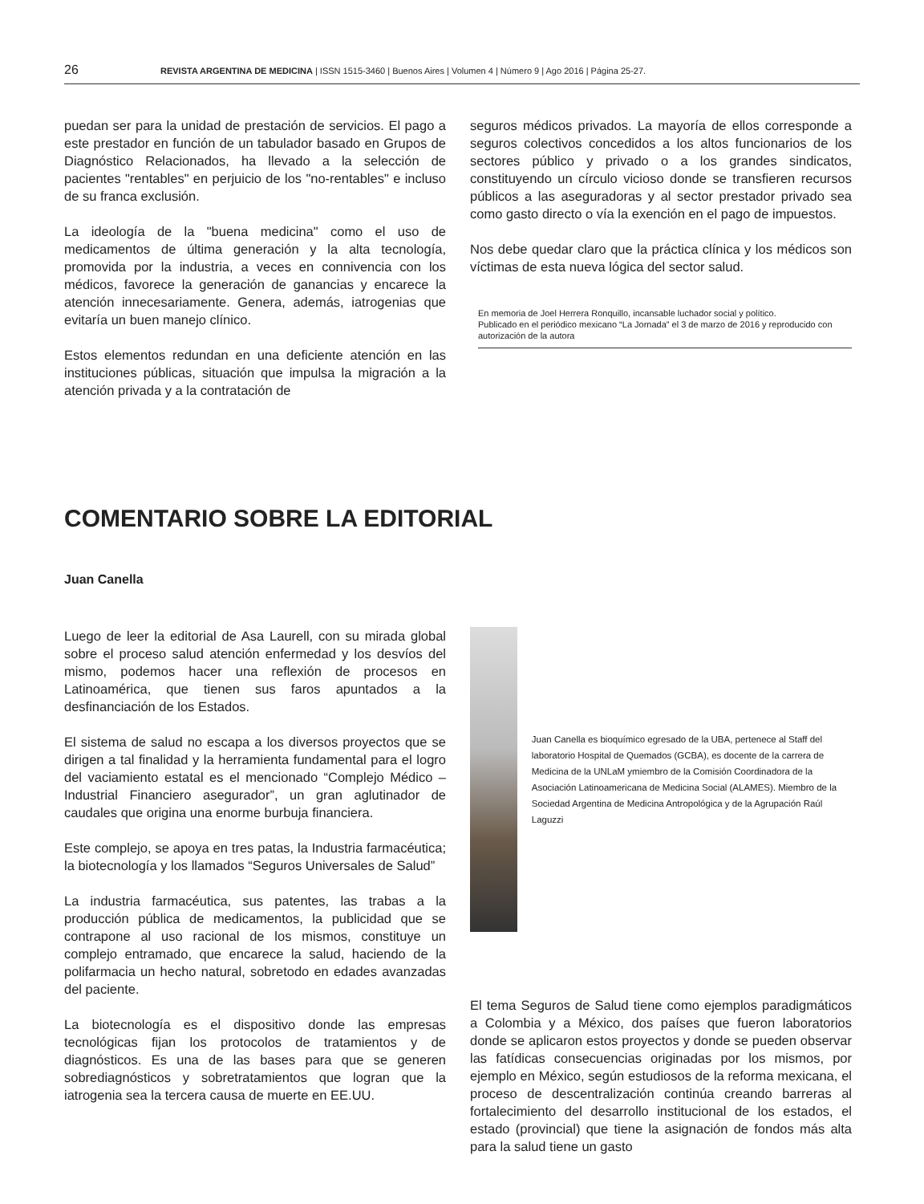26 REVISTA ARGENTINA DE MEDICINA | ISSN 1515-3460 | Buenos Aires | Volumen 4 | Número 9 | Ago 2016 | Página 25-27.
puedan ser para la unidad de prestación de servicios. El pago a este prestador en función de un tabulador basado en Grupos de Diagnóstico Relacionados, ha llevado a la selección de pacientes "rentables" en perjuicio de los "no-rentables" e incluso de su franca exclusión.
La ideología de la "buena medicina" como el uso de medicamentos de última generación y la alta tecnología, promovida por la industria, a veces en connivencia con los médicos, favorece la generación de ganancias y encarece la atención innecesariamente. Genera, además, iatrogenias que evitaría un buen manejo clínico.
Estos elementos redundan en una deficiente atención en las instituciones públicas, situación que impulsa la migración a la atención privada y a la contratación de
seguros médicos privados. La mayoría de ellos corresponde a seguros colectivos concedidos a los altos funcionarios de los sectores público y privado o a los grandes sindicatos, constituyendo un círculo vicioso donde se transfieren recursos públicos a las aseguradoras y al sector prestador privado sea como gasto directo o vía la exención en el pago de impuestos.
Nos debe quedar claro que la práctica clínica y los médicos son víctimas de esta nueva lógica del sector salud.
En memoria de Joel Herrera Ronquillo, incansable luchador social y político.
Publicado en el periódico mexicano “La Jornada” el 3 de marzo de 2016 y reproducido con autorización de la autora
COMENTARIO SOBRE LA EDITORIAL
Juan Canella
Luego de leer la editorial de Asa Laurell, con su mirada global sobre el proceso salud atención enfermedad y los desvíos del mismo, podemos hacer una reflexión de procesos en Latinoamérica, que tienen sus faros apuntados a la desfinanciación de los Estados.
El sistema de salud no escapa a los diversos proyectos que se dirigen a tal finalidad y la herramienta fundamental para el logro del vaciamiento estatal es el mencionado “Complejo Médico – Industrial Financiero asegurador”, un gran aglutinador de caudales que origina una enorme burbuja financiera.
Este complejo, se apoya en tres patas, la Industria farmacéutica; la biotecnología y los llamados “Seguros Universales de Salud”
La industria farmacéutica, sus patentes, las trabas a la producción pública de medicamentos, la publicidad que se contrapone al uso racional de los mismos, constituye un complejo entramado, que encarece la salud, haciendo de la polifarmacia un hecho natural, sobretodo en edades avanzadas del paciente.
La biotecnología es el dispositivo donde las empresas tecnológicas fijan los protocolos de tratamientos y de diagnósticos. Es una de las bases para que se generen sobrediagnósticos y sobretratamientos que logran que la iatrogenia sea la tercera causa de muerte en EE.UU.
Juan Canella es bioquímico egresado de la UBA, pertenece al Staff del laboratorio Hospital de Quemados (GCBA), es docente de la carrera de Medicina de la UNLaM ymiembro de la Comisión Coordinadora de la Asociación Latinoamericana de Medicina Social (ALAMES). Miembro de la Sociedad Argentina de Medicina Antropológica y de la Agrupación Raúl Laguzzi
El tema Seguros de Salud tiene como ejemplos paradigmáticos a Colombia y a México, dos países que fueron laboratorios donde se aplicaron estos proyectos y donde se pueden observar las fatídicas consecuencias originadas por los mismos, por ejemplo en México, según estudiosos de la reforma mexicana, el proceso de descentralización continúa creando barreras al fortalecimiento del desarrollo institucional de los estados, el estado (provincial) que tiene la asignación de fondos más alta para la salud tiene un gasto